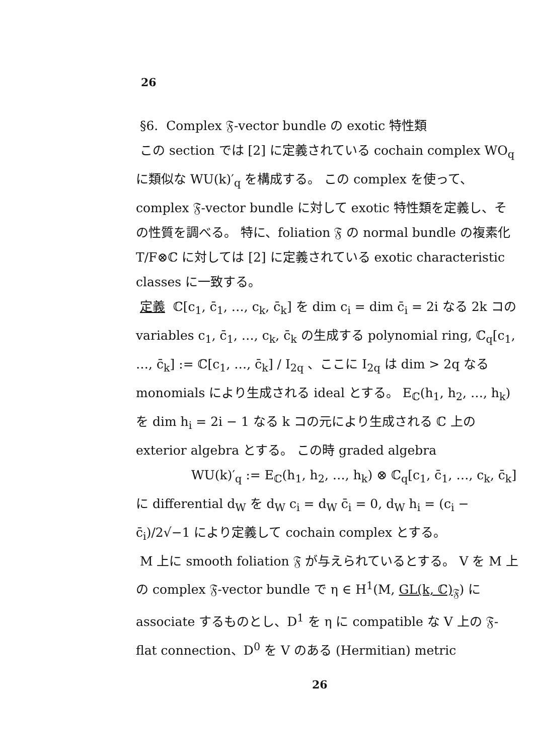26
§6. Complex 𝔉-vector bundle の exotic 特性類
この section では [2] に定義されている cochain complex WO<sub>q</sub> に類似な WU(k)′<sub>q</sub> を構成する。 この complex を使って、complex 𝔉-vector bundle に対して exotic 特性類を定義し、その性質を調べる。 特に、foliation 𝔉 の normal bundle の複素化 T/F⊗ℂ に対しては [2] に定義されている exotic characteristic classes に一致する。
定義 ℂ[c<sub>1</sub>, c̄<sub>1</sub>, …, c<sub>k</sub>, c̄<sub>k</sub>] を dim c<sub>i</sub> = dim c̄<sub>i</sub> = 2i なる 2k コの variables c<sub>1</sub>, c̄<sub>1</sub>, …, c<sub>k</sub>, c̄<sub>k</sub> の生成する polynomial ring, ℂ<sub>q</sub>[c<sub>1</sub>, …, c̄<sub>k</sub>] := ℂ[c<sub>1</sub>, …, c̄<sub>k</sub>] / I<sub>2q</sub> 、ここに I<sub>2q</sub> は dim > 2q なる monomials により生成される ideal とする。 E<sub>ℂ</sub>(h<sub>1</sub>, h<sub>2</sub>, …, h<sub>k</sub>) を dim h<sub>i</sub> = 2i − 1 なる k コの元により生成される ℂ 上の exterior algebra とする。 この時 graded algebra
WU(k)′<sub>q</sub> := E<sub>ℂ</sub>(h<sub>1</sub>, h<sub>2</sub>, …, h<sub>k</sub>) ⊗ ℂ<sub>q</sub>[c<sub>1</sub>, c̄<sub>1</sub>, …, c<sub>k</sub>, c̄<sub>k</sub>]
に differential d<sub>W</sub> を d<sub>W</sub> c<sub>i</sub> = d<sub>W</sub> c̄<sub>i</sub> = 0, d<sub>W</sub> h<sub>i</sub> = (c<sub>i</sub> − c̄<sub>i</sub>)/2√−1 により定義して cochain complex とする。
M 上に smooth foliation 𝔉 が与えられているとする。 V を M 上の complex 𝔉-vector bundle で η ∈ H<sup>1</sup>(M, GL(k, ℂ)<sub>𝔉</sub>) に associate するものとし、D<sup>1</sup> を η に compatible な V 上の 𝔉-flat connection、D<sup>0</sup> を V のある (Hermitian) metric
26